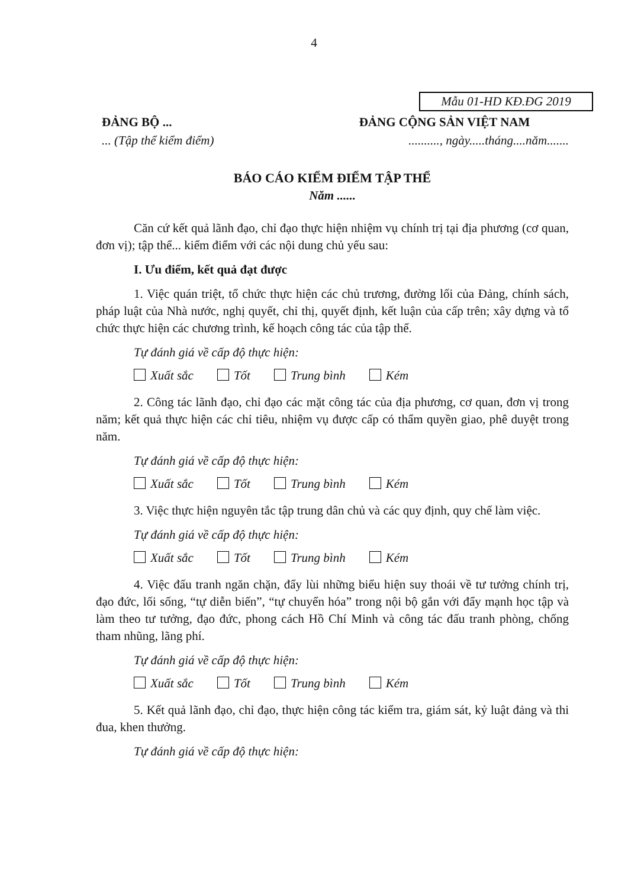4
Mẫu 01-HD KĐ.ĐG 2019
ĐẢNG BỘ ... ĐẢNG CỘNG SẢN VIỆT NAM
... (Tập thể kiểm điểm) .........., ngày.....tháng....năm.......
BÁO CÁO KIỂM ĐIỂM TẬP THỂ
Năm ......
Căn cứ kết quả lãnh đạo, chỉ đạo thực hiện nhiệm vụ chính trị tại địa phương (cơ quan, đơn vị); tập thể... kiểm điểm với các nội dung chủ yếu sau:
I. Ưu điểm, kết quả đạt được
1. Việc quán triệt, tổ chức thực hiện các chủ trương, đường lối của Đảng, chính sách, pháp luật của Nhà nước, nghị quyết, chỉ thị, quyết định, kết luận của cấp trên; xây dựng và tổ chức thực hiện các chương trình, kế hoạch công tác của tập thể.
Tự đánh giá về cấp độ thực hiện:
Xuất sắc Tốt Trung bình Kém
2. Công tác lãnh đạo, chỉ đạo các mặt công tác của địa phương, cơ quan, đơn vị trong năm; kết quả thực hiện các chỉ tiêu, nhiệm vụ được cấp có thẩm quyền giao, phê duyệt trong năm.
Tự đánh giá về cấp độ thực hiện:
Xuất sắc Tốt Trung bình Kém
3. Việc thực hiện nguyên tắc tập trung dân chủ và các quy định, quy chế làm việc.
Tự đánh giá về cấp độ thực hiện:
Xuất sắc Tốt Trung bình Kém
4. Việc đấu tranh ngăn chặn, đẩy lùi những biểu hiện suy thoái về tư tưởng chính trị, đạo đức, lối sống, “tự diễn biến”, “tự chuyển hóa” trong nội bộ gắn với đẩy mạnh học tập và làm theo tư tưởng, đạo đức, phong cách Hồ Chí Minh và công tác đấu tranh phòng, chống tham nhũng, lãng phí.
Tự đánh giá về cấp độ thực hiện:
Xuất sắc Tốt Trung bình Kém
5. Kết quả lãnh đạo, chỉ đạo, thực hiện công tác kiểm tra, giám sát, kỷ luật đảng và thi đua, khen thưởng.
Tự đánh giá về cấp độ thực hiện: